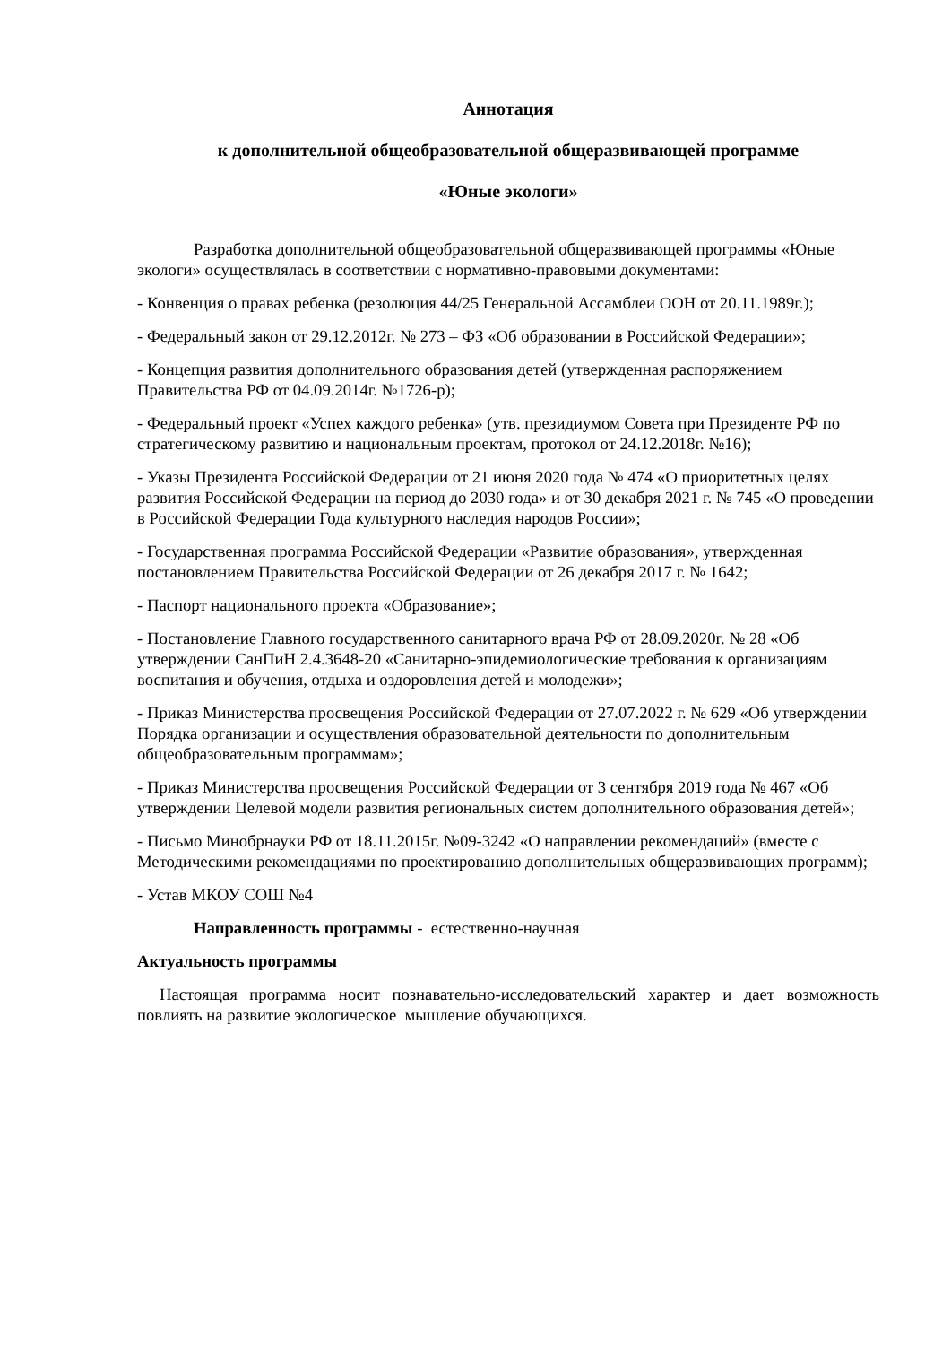Аннотация
к дополнительной общеобразовательной общеразвивающей программе
«Юные экологи»
Разработка дополнительной общеобразовательной общеразвивающей программы «Юные экологи» осуществлялась в соответствии с нормативно-правовыми документами:
- Конвенция о правах ребенка (резолюция 44/25 Генеральной Ассамблеи ООН от 20.11.1989г.);
- Федеральный закон от 29.12.2012г. № 273 – ФЗ «Об образовании в Российской Федерации»;
- Концепция развития дополнительного образования детей (утвержденная распоряжением Правительства РФ от 04.09.2014г. №1726-р);
- Федеральный проект «Успех каждого ребенка» (утв. президиумом Совета при Президенте РФ по стратегическому развитию и национальным проектам, протокол от 24.12.2018г. №16);
- Указы Президента Российской Федерации от 21 июня 2020 года № 474 «О приоритетных целях развития Российской Федерации на период до 2030 года» и от 30 декабря 2021 г. № 745 «О проведении в Российской Федерации Года культурного наследия народов России»;
- Государственная программа Российской Федерации «Развитие образования», утвержденная постановлением Правительства Российской Федерации от 26 декабря 2017 г. № 1642;
- Паспорт национального проекта «Образование»;
- Постановление Главного государственного санитарного врача РФ от 28.09.2020г. № 28 «Об утверждении СанПиН 2.4.3648-20 «Санитарно-эпидемиологические требования к организациям воспитания и обучения, отдыха и оздоровления детей и молодежи»;
- Приказ Министерства просвещения Российской Федерации от 27.07.2022 г. № 629 «Об утверждении Порядка организации и осуществления образовательной деятельности по дополнительным общеобразовательным программам»;
- Приказ Министерства просвещения Российской Федерации от 3 сентября 2019 года № 467 «Об утверждении Целевой модели развития региональных систем дополнительного образования детей»;
- Письмо Минобрнауки РФ от 18.11.2015г. №09-3242 «О направлении рекомендаций» (вместе с Методическими рекомендациями по проектированию дополнительных общеразвивающих программ);
- Устав МКОУ СОШ №4
Направленность программы - естественно-научная
Актуальность программы
Настоящая программа носит познавательно-исследовательский характер и дает возможность повлиять на развитие экологическое мышление обучающихся.